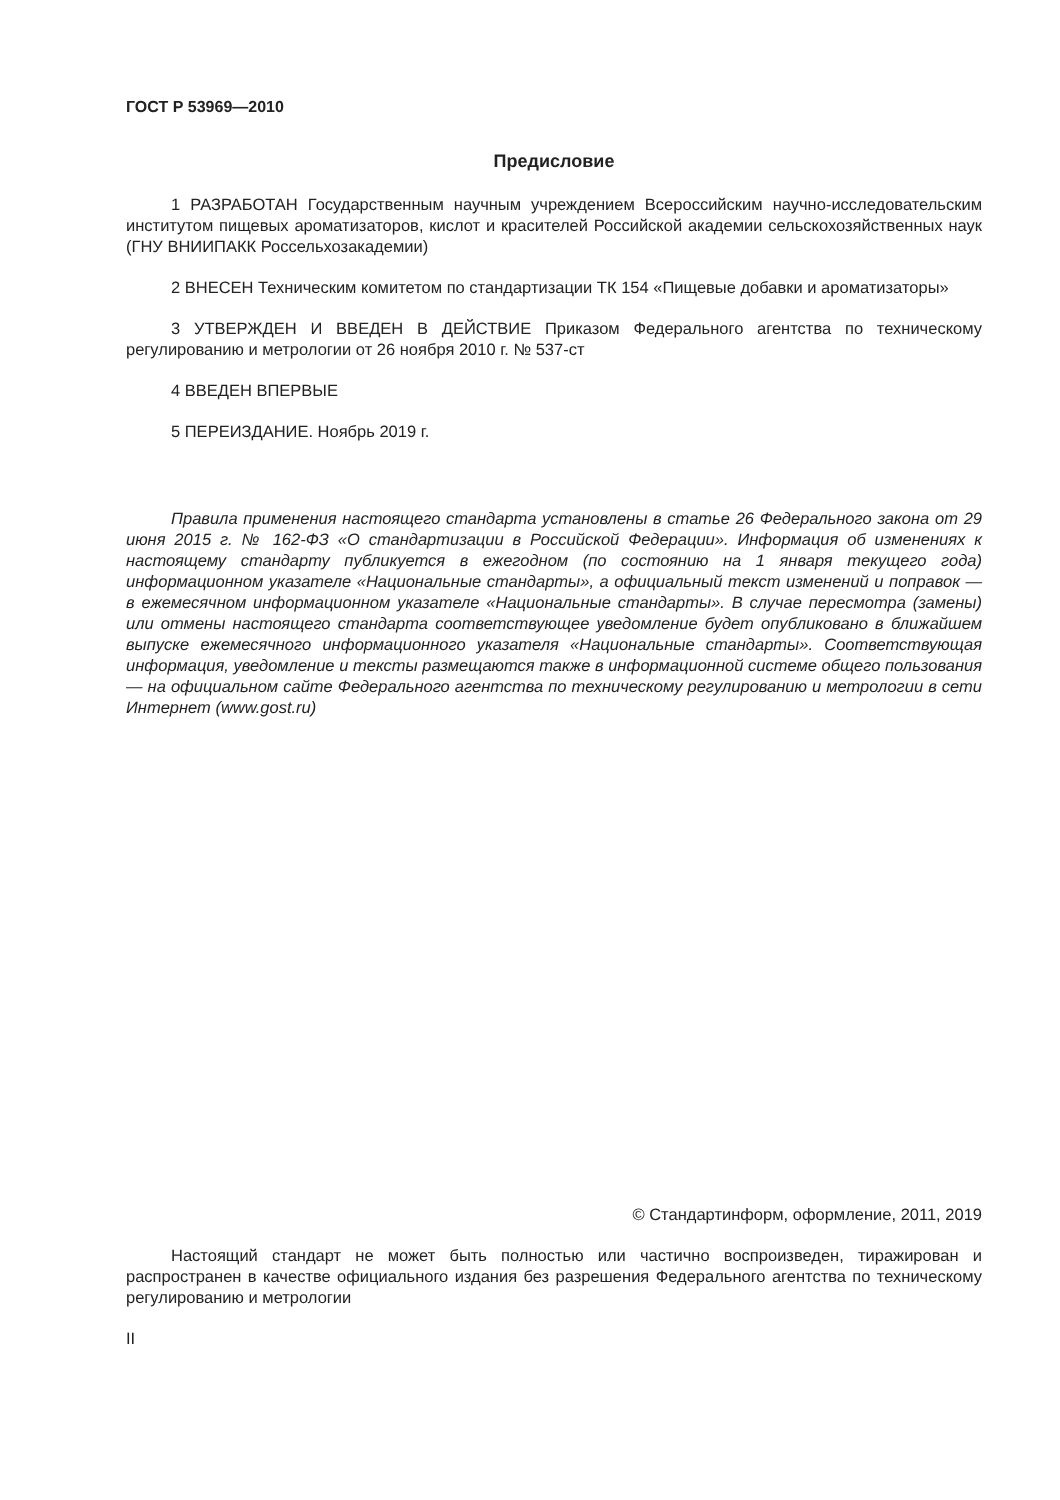ГОСТ Р 53969—2010
Предисловие
1 РАЗРАБОТАН Государственным научным учреждением Всероссийским научно-исследовательским институтом пищевых ароматизаторов, кислот и красителей Российской академии сельскохозяйственных наук (ГНУ ВНИИПАКК Россельхозакадемии)
2 ВНЕСЕН Техническим комитетом по стандартизации ТК 154 «Пищевые добавки и ароматизаторы»
3 УТВЕРЖДЕН И ВВЕДЕН В ДЕЙСТВИЕ Приказом Федерального агентства по техническому регулированию и метрологии от 26 ноября 2010 г. № 537-ст
4 ВВЕДЕН ВПЕРВЫЕ
5 ПЕРЕИЗДАНИЕ. Ноябрь 2019 г.
Правила применения настоящего стандарта установлены в статье 26 Федерального закона от 29 июня 2015 г. № 162-ФЗ «О стандартизации в Российской Федерации». Информация об изменениях к настоящему стандарту публикуется в ежегодном (по состоянию на 1 января текущего года) информационном указателе «Национальные стандарты», а официальный текст изменений и поправок — в ежемесячном информационном указателе «Национальные стандарты». В случае пересмотра (замены) или отмены настоящего стандарта соответствующее уведомление будет опубликовано в ближайшем выпуске ежемесячного информационного указателя «Национальные стандарты». Соответствующая информация, уведомление и тексты размещаются также в информационной системе общего пользования — на официальном сайте Федерального агентства по техническому регулированию и метрологии в сети Интернет (www.gost.ru)
© Стандартинформ, оформление, 2011, 2019
Настоящий стандарт не может быть полностью или частично воспроизведен, тиражирован и распространен в качестве официального издания без разрешения Федерального агентства по техническому регулированию и метрологии
II